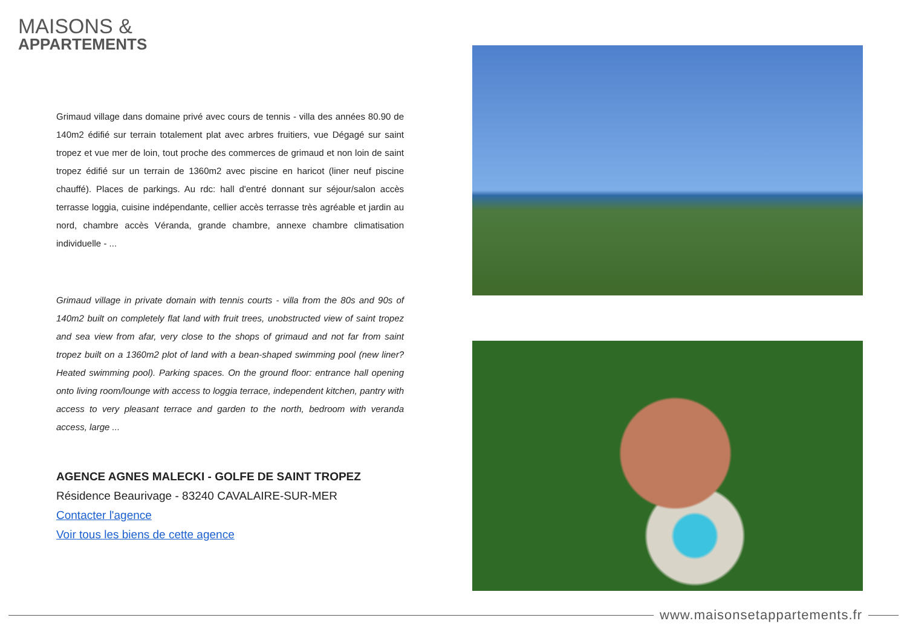MAISONS &
APPARTEMENTS
Grimaud village dans domaine privé avec cours de tennis - villa des années 80.90 de 140m2 édifié sur terrain totalement plat avec arbres fruitiers, vue Dégagé sur saint tropez et vue mer de loin, tout proche des commerces de grimaud et non loin de saint tropez édifié sur un terrain de 1360m2 avec piscine en haricot (liner neuf piscine chauffé). Places de parkings. Au rdc: hall d'entré donnant sur séjour/salon accès terrasse loggia, cuisine indépendante, cellier accès terrasse très agréable et jardin au nord, chambre accès Véranda, grande chambre, annexe chambre climatisation individuelle - ...
Grimaud village in private domain with tennis courts - villa from the 80s and 90s of 140m2 built on completely flat land with fruit trees, unobstructed view of saint tropez and sea view from afar, very close to the shops of grimaud and not far from saint tropez built on a 1360m2 plot of land with a bean-shaped swimming pool (new liner? Heated swimming pool). Parking spaces. On the ground floor: entrance hall opening onto living room/lounge with access to loggia terrace, independent kitchen, pantry with access to very pleasant terrace and garden to the north, bedroom with veranda access, large ...
AGENCE AGNES MALECKI - GOLFE DE SAINT TROPEZ
Résidence Beaurivage - 83240 CAVALAIRE-SUR-MER
Contacter l'agence
Voir tous les biens de cette agence
www.maisonsetappartements.fr